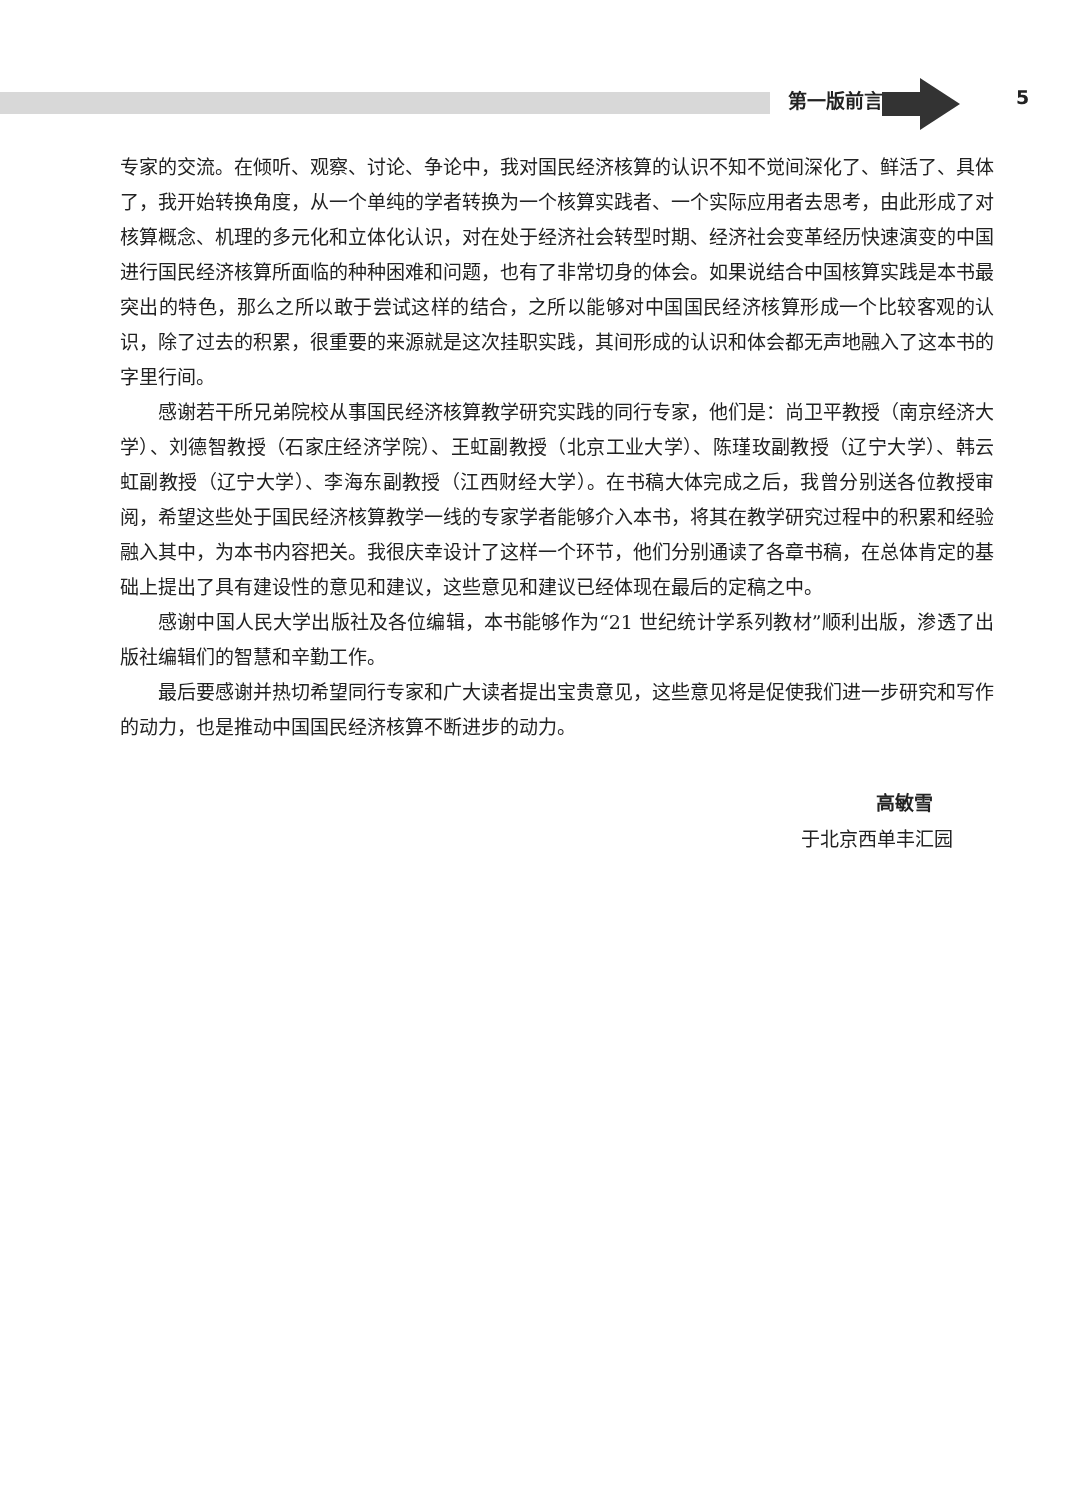第一版前言 5
专家的交流。在倾听、观察、讨论、争论中，我对国民经济核算的认识不知不觉间深化了、鲜活了、具体了，我开始转换角度，从一个单纯的学者转换为一个核算实践者、一个实际应用者去思考，由此形成了对核算概念、机理的多元化和立体化认识，对在处于经济社会转型时期、经济社会变革经历快速演变的中国进行国民经济核算所面临的种种困难和问题，也有了非常切身的体会。如果说结合中国核算实践是本书最突出的特色，那么之所以敢于尝试这样的结合，之所以能够对中国国民经济核算形成一个比较客观的认识，除了过去的积累，很重要的来源就是这次挂职实践，其间形成的认识和体会都无声地融入了这本书的字里行间。
感谢若干所兄弟院校从事国民经济核算教学研究实践的同行专家，他们是：尚卫平教授（南京经济大学）、刘德智教授（石家庄经济学院）、王虹副教授（北京工业大学）、陈瑾玫副教授（辽宁大学）、韩云虹副教授（辽宁大学）、李海东副教授（江西财经大学）。在书稿大体完成之后，我曾分别送各位教授审阅，希望这些处于国民经济核算教学一线的专家学者能够介入本书，将其在教学研究过程中的积累和经验融入其中，为本书内容把关。我很庆幸设计了这样一个环节，他们分别通读了各章书稿，在总体肯定的基础上提出了具有建设性的意见和建议，这些意见和建议已经体现在最后的定稿之中。
感谢中国人民大学出版社及各位编辑，本书能够作为“21 世纪统计学系列教材”顺利出版，渗透了出版社编辑们的智慧和辛勤工作。
最后要感谢并热切希望同行专家和广大读者提出宝贵意见，这些意见将是促使我们进一步研究和写作的动力，也是推动中国国民经济核算不断进步的动力。
高敏雪
于北京西单丰汇园